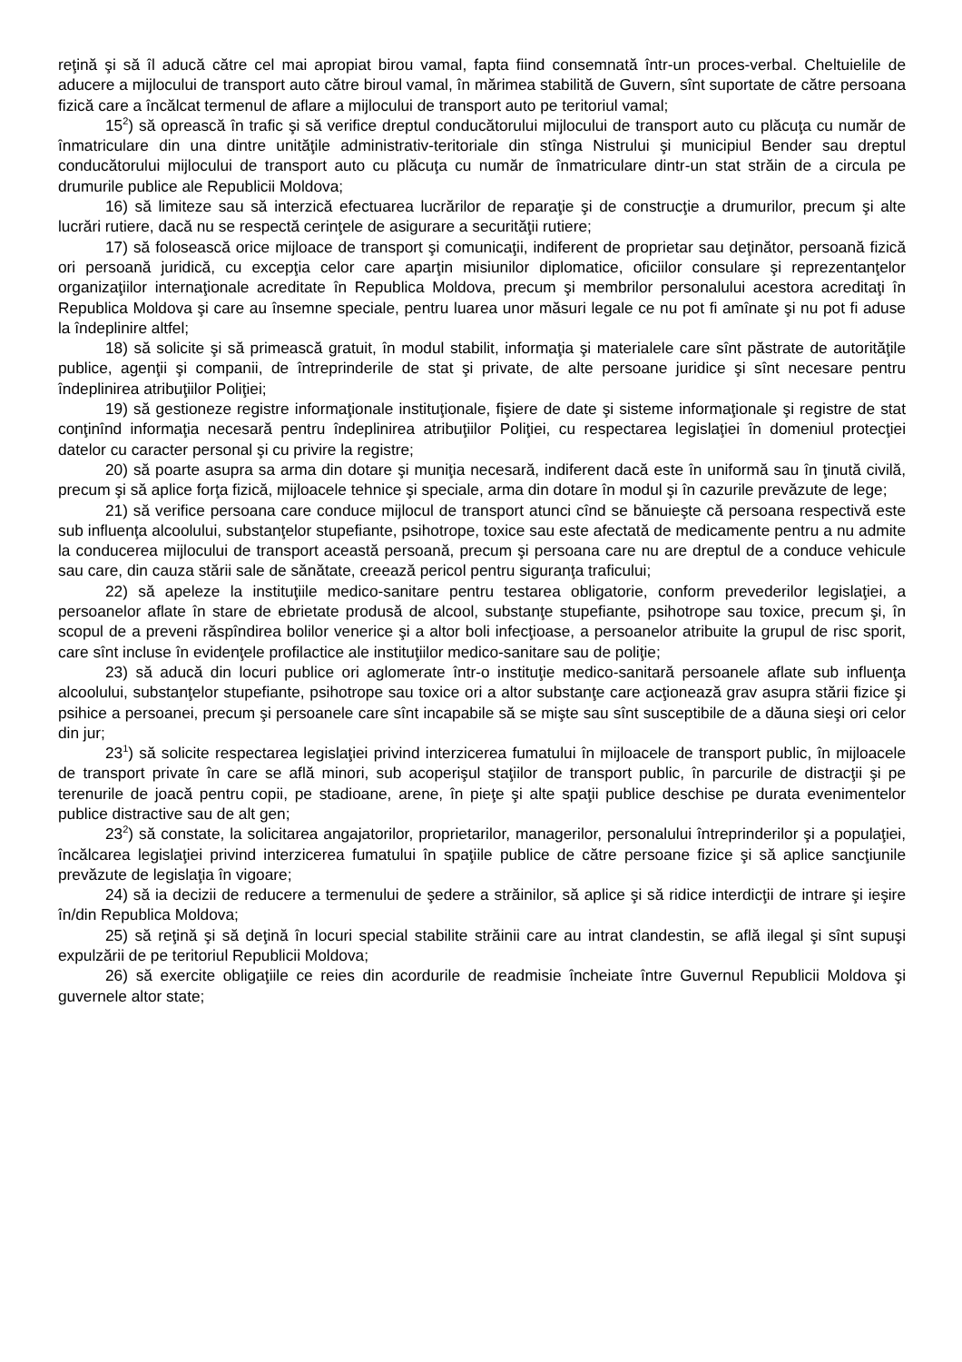reţină şi să îl aducă către cel mai apropiat birou vamal, fapta fiind consemnată într-un proces-verbal. Cheltuielile de aducere a mijlocului de transport auto către biroul vamal, în mărimea stabilită de Guvern, sînt suportate de către persoana fizică care a încălcat termenul de aflare a mijlocului de transport auto pe teritoriul vamal;
15<sup>2</sup>) să oprească în trafic şi să verifice dreptul conducătorului mijlocului de transport auto cu plăcuţa cu număr de înmatriculare din una dintre unităţile administrativ-teritoriale din stînga Nistrului şi municipiul Bender sau dreptul conducătorului mijlocului de transport auto cu plăcuţa cu număr de înmatriculare dintr-un stat străin de a circula pe drumurile publice ale Republicii Moldova;
16) să limiteze sau să interzică efectuarea lucrărilor de reparaţie şi de construcţie a drumurilor, precum şi alte lucrări rutiere, dacă nu se respectă cerinţele de asigurare a securităţii rutiere;
17) să folosească orice mijloace de transport şi comunicaţii, indiferent de proprietar sau deţinător, persoană fizică ori persoană juridică, cu excepţia celor care aparţin misiunilor diplomatice, oficiilor consulare şi reprezentanţelor organizaţiilor internaţionale acreditate în Republica Moldova, precum şi membrilor personalului acestora acreditaţi în Republica Moldova şi care au însemne speciale, pentru luarea unor măsuri legale ce nu pot fi amînate şi nu pot fi aduse la îndeplinire altfel;
18) să solicite şi să primească gratuit, în modul stabilit, informaţia şi materialele care sînt păstrate de autorităţile publice, agenţii şi companii, de întreprinderile de stat şi private, de alte persoane juridice şi sînt necesare pentru îndeplinirea atribuţiilor Poliţiei;
19) să gestioneze registre informaţionale instituţionale, fişiere de date şi sisteme informaţionale şi registre de stat conţinînd informaţia necesară pentru îndeplinirea atribuţiilor Poliţiei, cu respectarea legislaţiei în domeniul protecţiei datelor cu caracter personal şi cu privire la registre;
20) să poarte asupra sa arma din dotare şi muniţia necesară, indiferent dacă este în uniformă sau în ţinută civilă, precum şi să aplice forţa fizică, mijloacele tehnice şi speciale, arma din dotare în modul şi în cazurile prevăzute de lege;
21) să verifice persoana care conduce mijlocul de transport atunci cînd se bănuieşte că persoana respectivă este sub influenţa alcoolului, substanţelor stupefiante, psihotrope, toxice sau este afectată de medicamente pentru a nu admite la conducerea mijlocului de transport această persoană, precum şi persoana care nu are dreptul de a conduce vehicule sau care, din cauza stării sale de sănătate, creează pericol pentru siguranţa traficului;
22) să apeleze la instituţiile medico-sanitare pentru testarea obligatorie, conform prevederilor legislaţiei, a persoanelor aflate în stare de ebrietate produsă de alcool, substanţe stupefiante, psihotrope sau toxice, precum şi, în scopul de a preveni răspîndirea bolilor venerice şi a altor boli infecţioase, a persoanelor atribuite la grupul de risc sporit, care sînt incluse în evidenţele profilactice ale instituţiilor medico-sanitare sau de poliţie;
23) să aducă din locuri publice ori aglomerate într-o instituţie medico-sanitară persoanele aflate sub influenţa alcoolului, substanţelor stupefiante, psihotrope sau toxice ori a altor substanţe care acţionează grav asupra stării fizice şi psihice a persoanei, precum şi persoanele care sînt incapabile să se mişte sau sînt susceptibile de a dăuna sieşi ori celor din jur;
23<sup>1</sup>) să solicite respectarea legislaţiei privind interzicerea fumatului în mijloacele de transport public, în mijloacele de transport private în care se află minori, sub acoperişul staţiilor de transport public, în parcurile de distracţii şi pe terenurile de joacă pentru copii, pe stadioane, arene, în pieţe şi alte spaţii publice deschise pe durata evenimentelor publice distractive sau de alt gen;
23<sup>2</sup>) să constate, la solicitarea angajatorilor, proprietarilor, managerilor, personalului întreprinderilor şi a populaţiei, încălcarea legislaţiei privind interzicerea fumatului în spaţiile publice de către persoane fizice şi să aplice sancţiunile prevăzute de legislaţia în vigoare;
24) să ia decizii de reducere a termenului de şedere a străinilor, să aplice şi să ridice interdicţii de intrare şi ieşire în/din Republica Moldova;
25) să reţină şi să deţină în locuri special stabilite străinii care au intrat clandestin, se află ilegal şi sînt supuşi expulzării de pe teritoriul Republicii Moldova;
26) să exercite obligaţiile ce reies din acordurile de readmisie încheiate între Guvernul Republicii Moldova şi guvernele altor state;